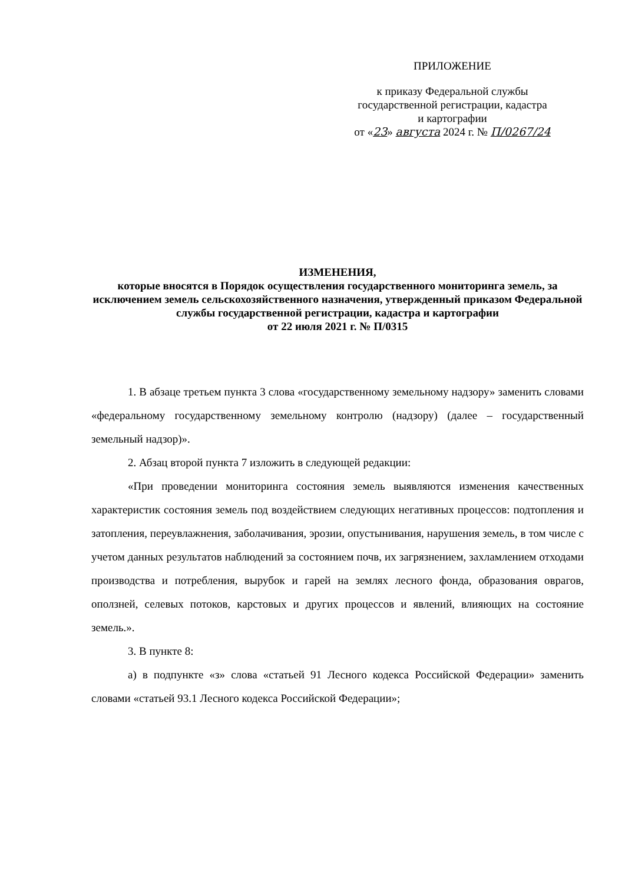ПРИЛОЖЕНИЕ
к приказу Федеральной службы
государственной регистрации, кадастра
и картографии
от «23» августа 2024 г. № П/0267/24
ИЗМЕНЕНИЯ,
которые вносятся в Порядок осуществления государственного мониторинга земель, за исключением земель сельскохозяйственного назначения, утвержденный приказом Федеральной службы государственной регистрации, кадастра и картографии
от 22 июля 2021 г. № П/0315
1. В абзаце третьем пункта 3 слова «государственному земельному надзору» заменить словами «федеральному государственному земельному контролю (надзору) (далее – государственный земельный надзор)».
2. Абзац второй пункта 7 изложить в следующей редакции:
«При проведении мониторинга состояния земель выявляются изменения качественных характеристик состояния земель под воздействием следующих негативных процессов: подтопления и затопления, переувлажнения, заболачивания, эрозии, опустынивания, нарушения земель, в том числе с учетом данных результатов наблюдений за состоянием почв, их загрязнением, захламлением отходами производства и потребления, вырубок и гарей на землях лесного фонда, образования оврагов, оползней, селевых потоков, карстовых и других процессов и явлений, влияющих на состояние земель.».
3. В пункте 8:
а) в подпункте «з» слова «статьей 91 Лесного кодекса Российской Федерации» заменить словами «статьей 93.1 Лесного кодекса Российской Федерации»;